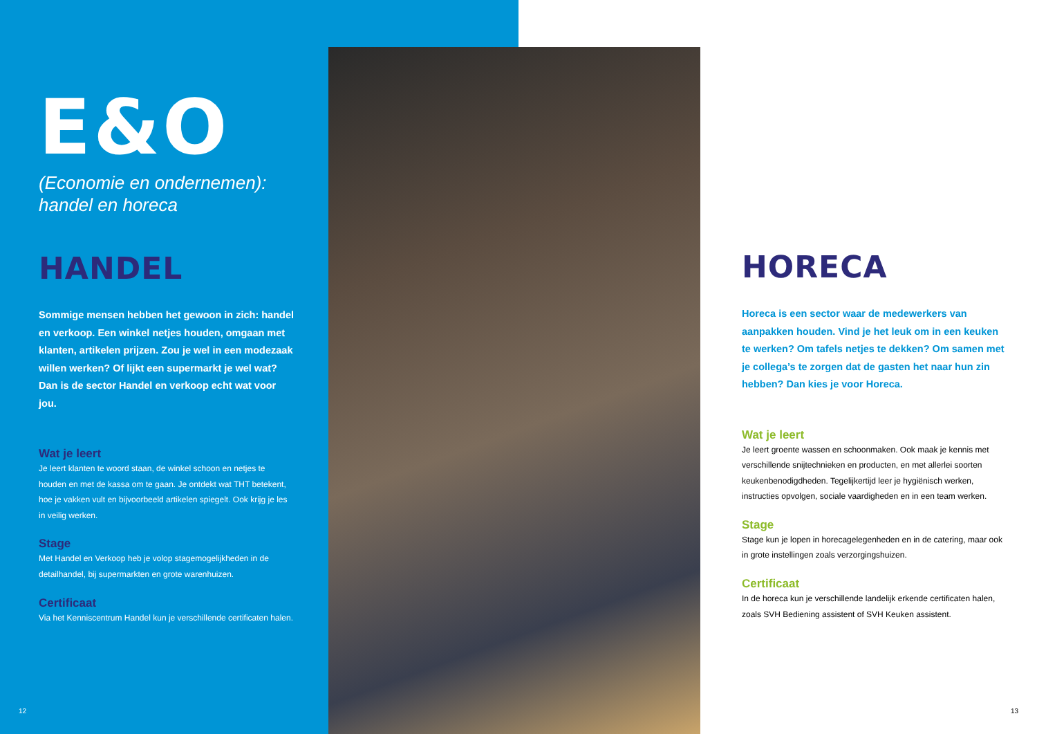E&O
(Economie en ondernemen):
handel en horeca
HANDEL
Sommige mensen hebben het gewoon in zich: handel en verkoop. Een winkel netjes houden, omgaan met klanten, artikelen prijzen. Zou je wel in een modezaak willen werken? Of lijkt een supermarkt je wel wat? Dan is de sector Handel en verkoop echt wat voor jou.
Wat je leert
Je leert klanten te woord staan, de winkel schoon en netjes te houden en met de kassa om te gaan. Je ontdekt wat THT betekent, hoe je vakken vult en bijvoorbeeld artikelen spiegelt. Ook krijg je les in veilig werken.
Stage
Met Handel en Verkoop heb je volop stagemogelijkheden in de detailhandel, bij supermarkten en grote warenhuizen.
Certificaat
Via het Kenniscentrum Handel kun je verschillende certificaten halen.
HORECA
Horeca is een sector waar de medewerkers van aanpakken houden. Vind je het leuk om in een keuken te werken? Om tafels netjes te dekken? Om samen met je collega’s te zorgen dat de gasten het naar hun zin hebben? Dan kies je voor Horeca.
Wat je leert
Je leert groente wassen en schoonmaken. Ook maak je kennis met verschillende snijtechnieken en producten, en met allerlei soorten keukenbenodigdheden. Tegelijkertijd leer je hygiënisch werken, instructies opvolgen, sociale vaardigheden en in een team werken.
Stage
Stage kun je lopen in horecagelegenheden en in de catering, maar ook in grote instellingen zoals verzorgingshuizen.
Certificaat
In de horeca kun je verschillende landelijk erkende certificaten halen, zoals SVH Bediening assistent of SVH Keuken assistent.
12 13